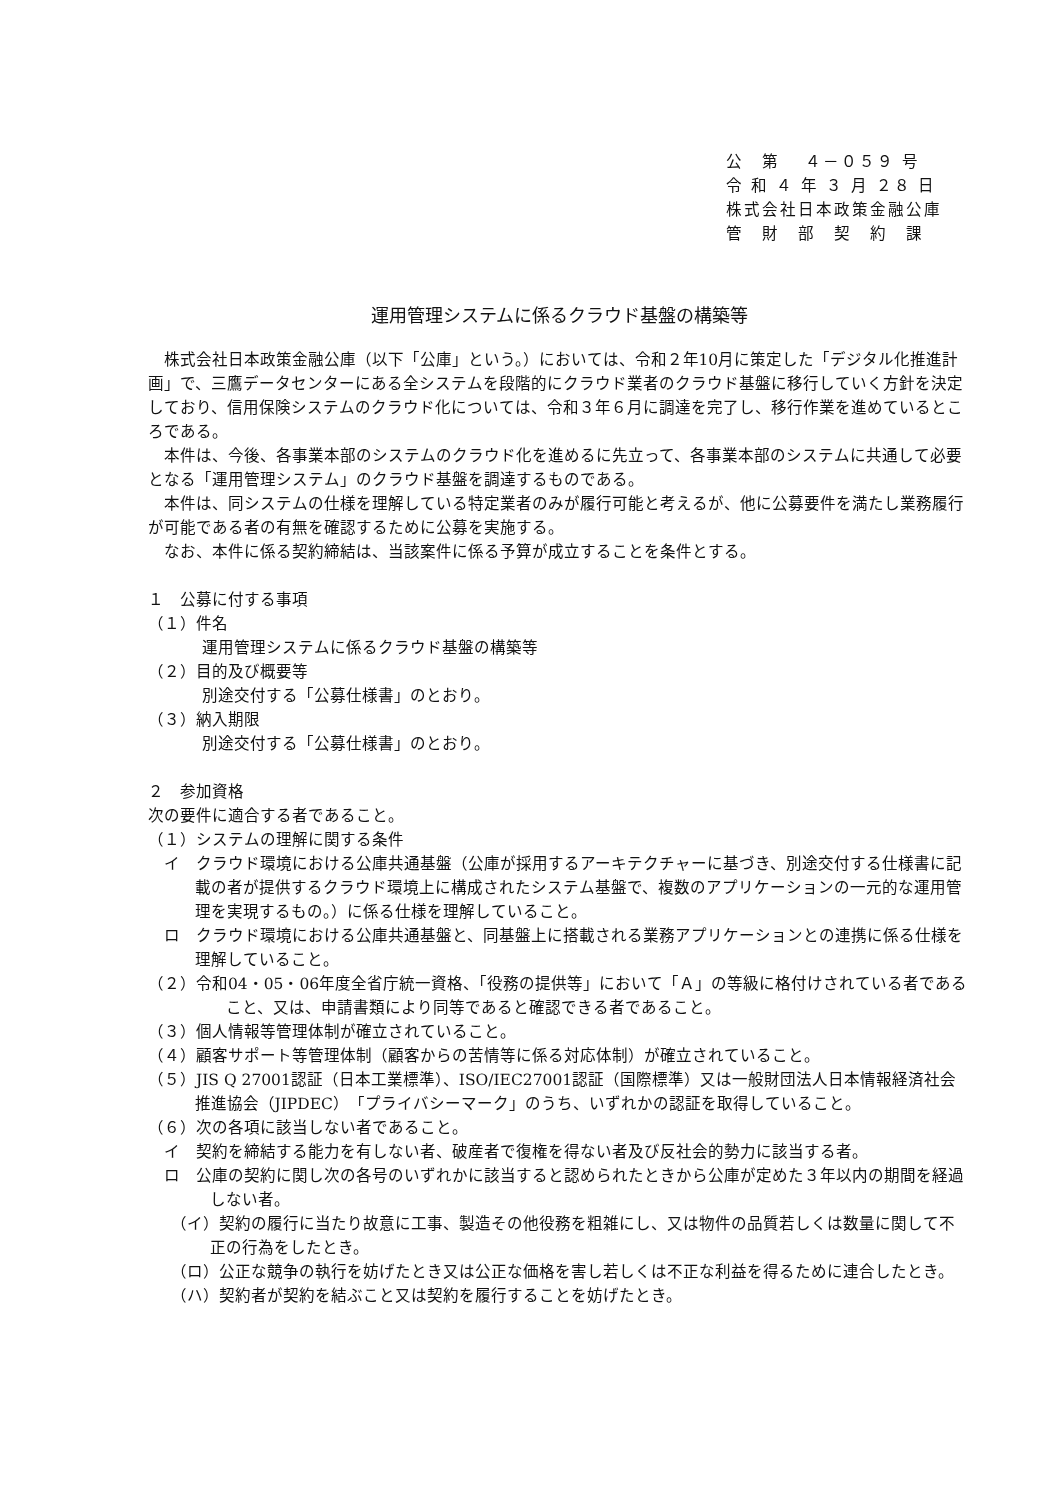公　第　 ４－０５９ 号
令 和 ４ 年 ３ 月 ２８ 日
株式会社日本政策金融公庫
管　財　部　契　約　課
運用管理システムに係るクラウド基盤の構築等
株式会社日本政策金融公庫（以下「公庫」という。）においては、令和２年10月に策定した「デジタル化推進計画」で、三鷹データセンターにある全システムを段階的にクラウド業者のクラウド基盤に移行していく方針を決定しており、信用保険システムのクラウド化については、令和３年６月に調達を完了し、移行作業を進めているところである。
本件は、今後、各事業本部のシステムのクラウド化を進めるに先立って、各事業本部のシステムに共通して必要となる「運用管理システム」のクラウド基盤を調達するものである。
本件は、同システムの仕様を理解している特定業者のみが履行可能と考えるが、他に公募要件を満たし業務履行が可能である者の有無を確認するために公募を実施する。
なお、本件に係る契約締結は、当該案件に係る予算が成立することを条件とする。
１　公募に付する事項
（１）件名
運用管理システムに係るクラウド基盤の構築等
（２）目的及び概要等
別途交付する「公募仕様書」のとおり。
（３）納入期限
別途交付する「公募仕様書」のとおり。
２　参加資格
次の要件に適合する者であること。
（１）システムの理解に関する条件
イ　クラウド環境における公庫共通基盤（公庫が採用するアーキテクチャーに基づき、別途交付する仕様書に記載の者が提供するクラウド環境上に構成されたシステム基盤で、複数のアプリケーションの一元的な運用管理を実現するもの。）に係る仕様を理解していること。
ロ　クラウド環境における公庫共通基盤と、同基盤上に搭載される業務アプリケーションとの連携に係る仕様を理解していること。
（２）令和04・05・06年度全省庁統一資格、「役務の提供等」において「Ａ」の等級に格付けされている者であること、又は、申請書類により同等であると確認できる者であること。
（３）個人情報等管理体制が確立されていること。
（４）顧客サポート等管理体制（顧客からの苦情等に係る対応体制）が確立されていること。
（５）JIS Q 27001認証（日本工業標準）、ISO/IEC27001認証（国際標準）又は一般財団法人日本情報経済社会推進協会（JIPDEC）「プライバシーマーク」のうち、いずれかの認証を取得していること。
（６）次の各項に該当しない者であること。
イ　契約を締結する能力を有しない者、破産者で復権を得ない者及び反社会的勢力に該当する者。
ロ　公庫の契約に関し次の各号のいずれかに該当すると認められたときから公庫が定めた３年以内の期間を経過しない者。
（イ）契約の履行に当たり故意に工事、製造その他役務を粗雑にし、又は物件の品質若しくは数量に関して不正の行為をしたとき。
（ロ）公正な競争の執行を妨げたとき又は公正な価格を害し若しくは不正な利益を得るために連合したとき。
（ハ）契約者が契約を結ぶこと又は契約を履行することを妨げたとき。